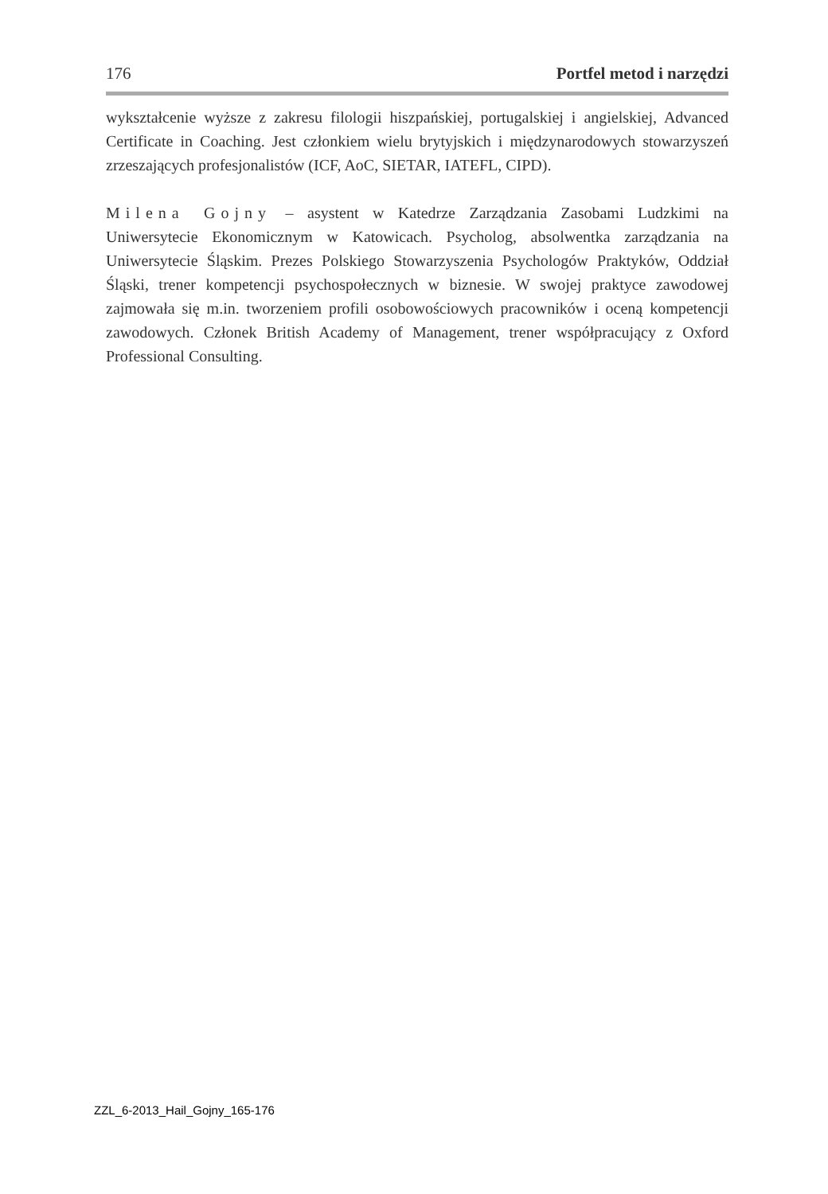176 Portfel metod i narzędzi
wykształcenie wyższe z zakresu filologii hiszpańskiej, portugalskiej i angielskiej, Advanced Certificate in Coaching. Jest członkiem wielu brytyjskich i międzynarodowych stowarzyszeń zrzeszających profesjonalistów (ICF, AoC, SIETAR, IATEFL, CIPD).
Milena Gojny – asystent w Katedrze Zarządzania Zasobami Ludzkimi na Uniwersytecie Ekonomicznym w Katowicach. Psycholog, absolwentka zarządzania na Uniwersytecie Śląskim. Prezes Polskiego Stowarzyszenia Psychologów Praktyków, Oddział Śląski, trener kompetencji psychospołecznych w biznesie. W swojej praktyce zawodowej zajmowała się m.in. tworzeniem profili osobowościowych pracowników i oceną kompetencji zawodowych. Członek British Academy of Management, trener współpracujący z Oxford Professional Consulting.
ZZL_6-2013_Hail_Gojny_165-176